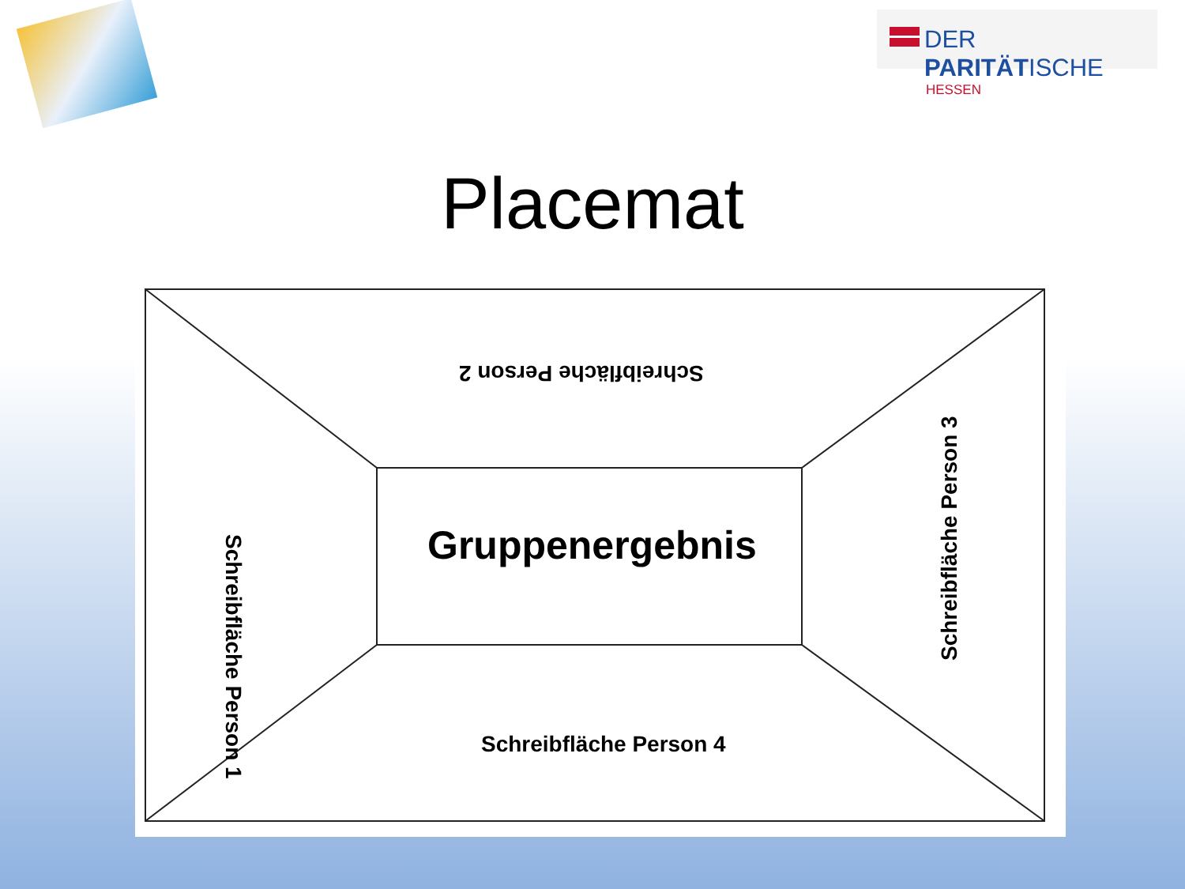DER PARITÄTISCHE
HESSEN
Placemat
Schreibfläche Person 2
Schreibfläche Person 1 Gruppenergebnis
Schreibfläche Person 3
Schreibfläche Person 4